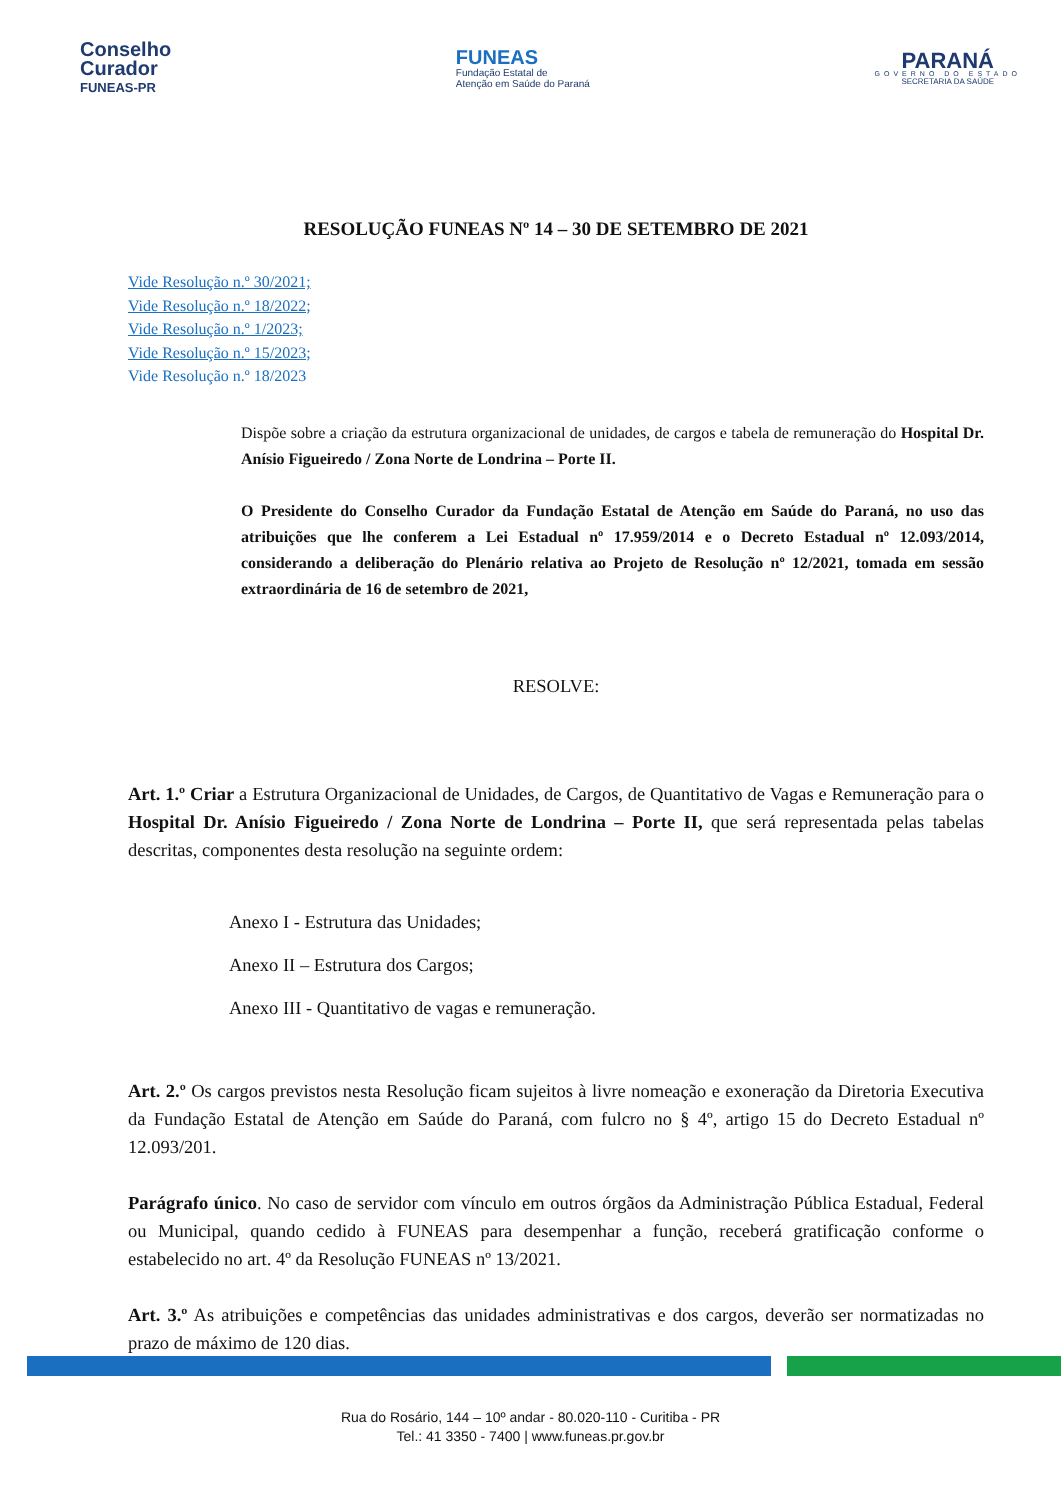Conselho
Curador
FUNEAS-PR
FUNEAS
Fundação Estatal de
Atenção em Saúde do Paraná
PARANÁ
GOVERNO DO ESTADO
SECRETARIA DA SAÚDE
RESOLUÇÃO FUNEAS Nº 14 – 30 DE SETEMBRO DE 2021
Vide Resolução n.º 30/2021;
Vide Resolução n.º 18/2022;
Vide Resolução n.º 1/2023;
Vide Resolução n.º 15/2023;
Vide Resolução n.º 18/2023
Dispõe sobre a criação da estrutura organizacional de unidades, de cargos e tabela de remuneração do Hospital Dr. Anísio Figueiredo / Zona Norte de Londrina – Porte II.
O Presidente do Conselho Curador da Fundação Estatal de Atenção em Saúde do Paraná, no uso das atribuições que lhe conferem a Lei Estadual nº 17.959/2014 e o Decreto Estadual nº 12.093/2014, considerando a deliberação do Plenário relativa ao Projeto de Resolução nº 12/2021, tomada em sessão extraordinária de 16 de setembro de 2021,
RESOLVE:
Art. 1.º Criar a Estrutura Organizacional de Unidades, de Cargos, de Quantitativo de Vagas e Remuneração para o Hospital Dr. Anísio Figueiredo / Zona Norte de Londrina – Porte II, que será representada pelas tabelas descritas, componentes desta resolução na seguinte ordem:
Anexo I - Estrutura das Unidades;
Anexo II – Estrutura dos Cargos;
Anexo III - Quantitativo de vagas e remuneração.
Art. 2.º Os cargos previstos nesta Resolução ficam sujeitos à livre nomeação e exoneração da Diretoria Executiva da Fundação Estatal de Atenção em Saúde do Paraná, com fulcro no § 4º, artigo 15 do Decreto Estadual nº 12.093/201.
Parágrafo único. No caso de servidor com vínculo em outros órgãos da Administração Pública Estadual, Federal ou Municipal, quando cedido à FUNEAS para desempenhar a função, receberá gratificação conforme o estabelecido no art. 4º da Resolução FUNEAS nº 13/2021.
Art. 3.º As atribuições e competências das unidades administrativas e dos cargos, deverão ser normatizadas no prazo de máximo de 120 dias.
Rua do Rosário, 144 – 10º andar - 80.020-110 - Curitiba - PR
Tel.: 41 3350 - 7400 | www.funeas.pr.gov.br